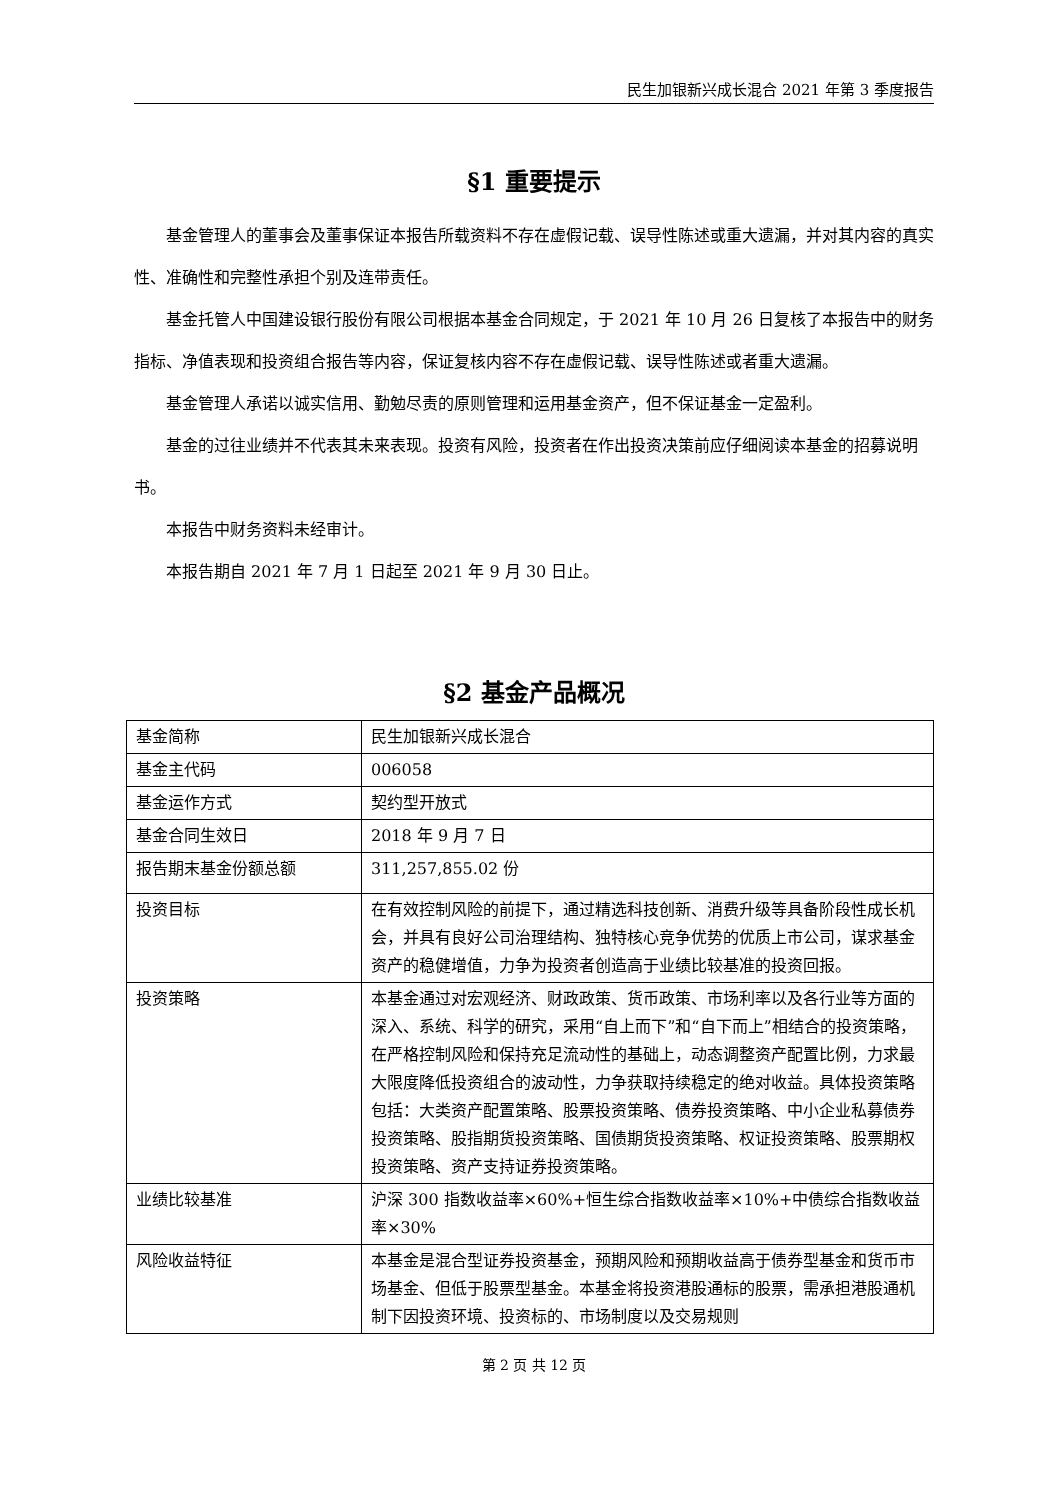民生加银新兴成长混合 2021 年第 3 季度报告
§1 重要提示
基金管理人的董事会及董事保证本报告所载资料不存在虚假记载、误导性陈述或重大遗漏，并对其内容的真实性、准确性和完整性承担个别及连带责任。
基金托管人中国建设银行股份有限公司根据本基金合同规定，于 2021 年 10 月 26 日复核了本报告中的财务指标、净值表现和投资组合报告等内容，保证复核内容不存在虚假记载、误导性陈述或者重大遗漏。
基金管理人承诺以诚实信用、勤勉尽责的原则管理和运用基金资产，但不保证基金一定盈利。
基金的过往业绩并不代表其未来表现。投资有风险，投资者在作出投资决策前应仔细阅读本基金的招募说明书。
本报告中财务资料未经审计。
本报告期自 2021 年 7 月 1 日起至 2021 年 9 月 30 日止。
§2 基金产品概况
| 基金简称 | 民生加银新兴成长混合 |
| 基金主代码 | 006058 |
| 基金运作方式 | 契约型开放式 |
| 基金合同生效日 | 2018 年 9 月 7 日 |
| 报告期末基金份额总额 | 311,257,855.02 份 |
| 投资目标 | 在有效控制风险的前提下，通过精选科技创新、消费升级等具备阶段性成长机会，并具有良好公司治理结构、独特核心竞争优势的优质上市公司，谋求基金资产的稳健增值，力争为投资者创造高于业绩比较基准的投资回报。 |
| 投资策略 | 本基金通过对宏观经济、财政政策、货币政策、市场利率以及各行业等方面的深入、系统、科学的研究，采用“自上而下”和“自下而上”相结合的投资策略，在严格控制风险和保持充足流动性的基础上，动态调整资产配置比例，力求最大限度降低投资组合的波动性，力争获取持续稳定的绝对收益。具体投资策略包括：大类资产配置策略、股票投资策略、债券投资策略、中小企业私募债券投资策略、股指期货投资策略、国债期货投资策略、权证投资策略、股票期权投资策略、资产支持证券投资策略。 |
| 业绩比较基准 | 沪深 300 指数收益率×60%+恒生综合指数收益率×10%+中债综合指数收益率×30% |
| 风险收益特征 | 本基金是混合型证券投资基金，预期风险和预期收益高于债券型基金和货币市场基金、但低于股票型基金。本基金将投资港股通标的股票，需承担港股通机制下因投资环境、投资标的、市场制度以及交易规则 |
第 2 页 共 12 页